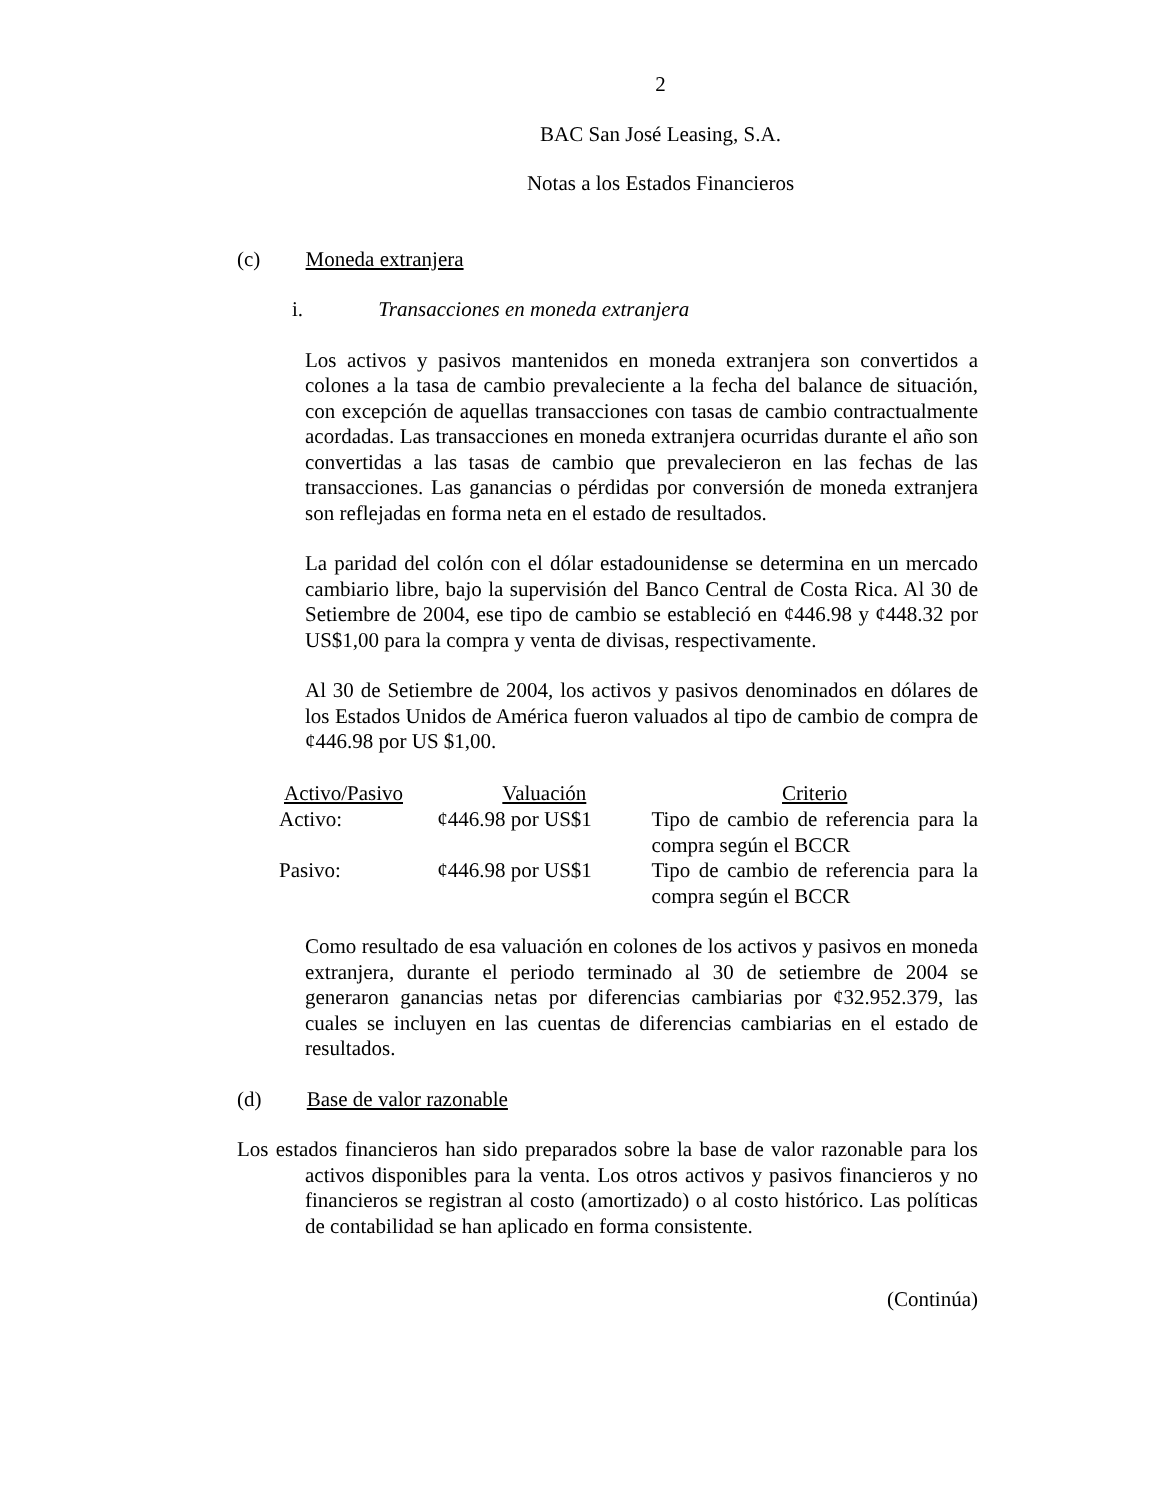2
BAC San José Leasing, S.A.
Notas a los Estados Financieros
(c) Moneda extranjera
i. Transacciones en moneda extranjera
Los activos y pasivos mantenidos en moneda extranjera son convertidos a colones a la tasa de cambio prevaleciente a la fecha del balance de situación, con excepción de aquellas transacciones con tasas de cambio contractualmente acordadas. Las transacciones en moneda extranjera ocurridas durante el año son convertidas a las tasas de cambio que prevalecieron en las fechas de las transacciones. Las ganancias o pérdidas por conversión de moneda extranjera son reflejadas en forma neta en el estado de resultados.
La paridad del colón con el dólar estadounidense se determina en un mercado cambiario libre, bajo la supervisión del Banco Central de Costa Rica. Al 30 de Setiembre de 2004, ese tipo de cambio se estableció en ¢446.98 y ¢448.32 por US$1,00 para la compra y venta de divisas, respectivamente.
Al 30 de Setiembre de 2004, los activos y pasivos denominados en dólares de los Estados Unidos de América fueron valuados al tipo de cambio de compra de ¢446.98 por US $1,00.
| Activo/Pasivo | Valuación | Criterio |
| --- | --- | --- |
| Activo: | ¢446.98 por US$1 | Tipo de cambio de referencia para la compra según el BCCR |
| Pasivo: | ¢446.98 por US$1 | Tipo de cambio de referencia para la compra según el BCCR |
Como resultado de esa valuación en colones de los activos y pasivos en moneda extranjera, durante el periodo terminado al 30 de setiembre de 2004 se generaron ganancias netas por diferencias cambiarias por ¢32.952.379, las cuales se incluyen en las cuentas de diferencias cambiarias en el estado de resultados.
(d) Base de valor razonable
Los estados financieros han sido preparados sobre la base de valor razonable para los activos disponibles para la venta. Los otros activos y pasivos financieros y no financieros se registran al costo (amortizado) o al costo histórico. Las políticas de contabilidad se han aplicado en forma consistente.
(Continúa)